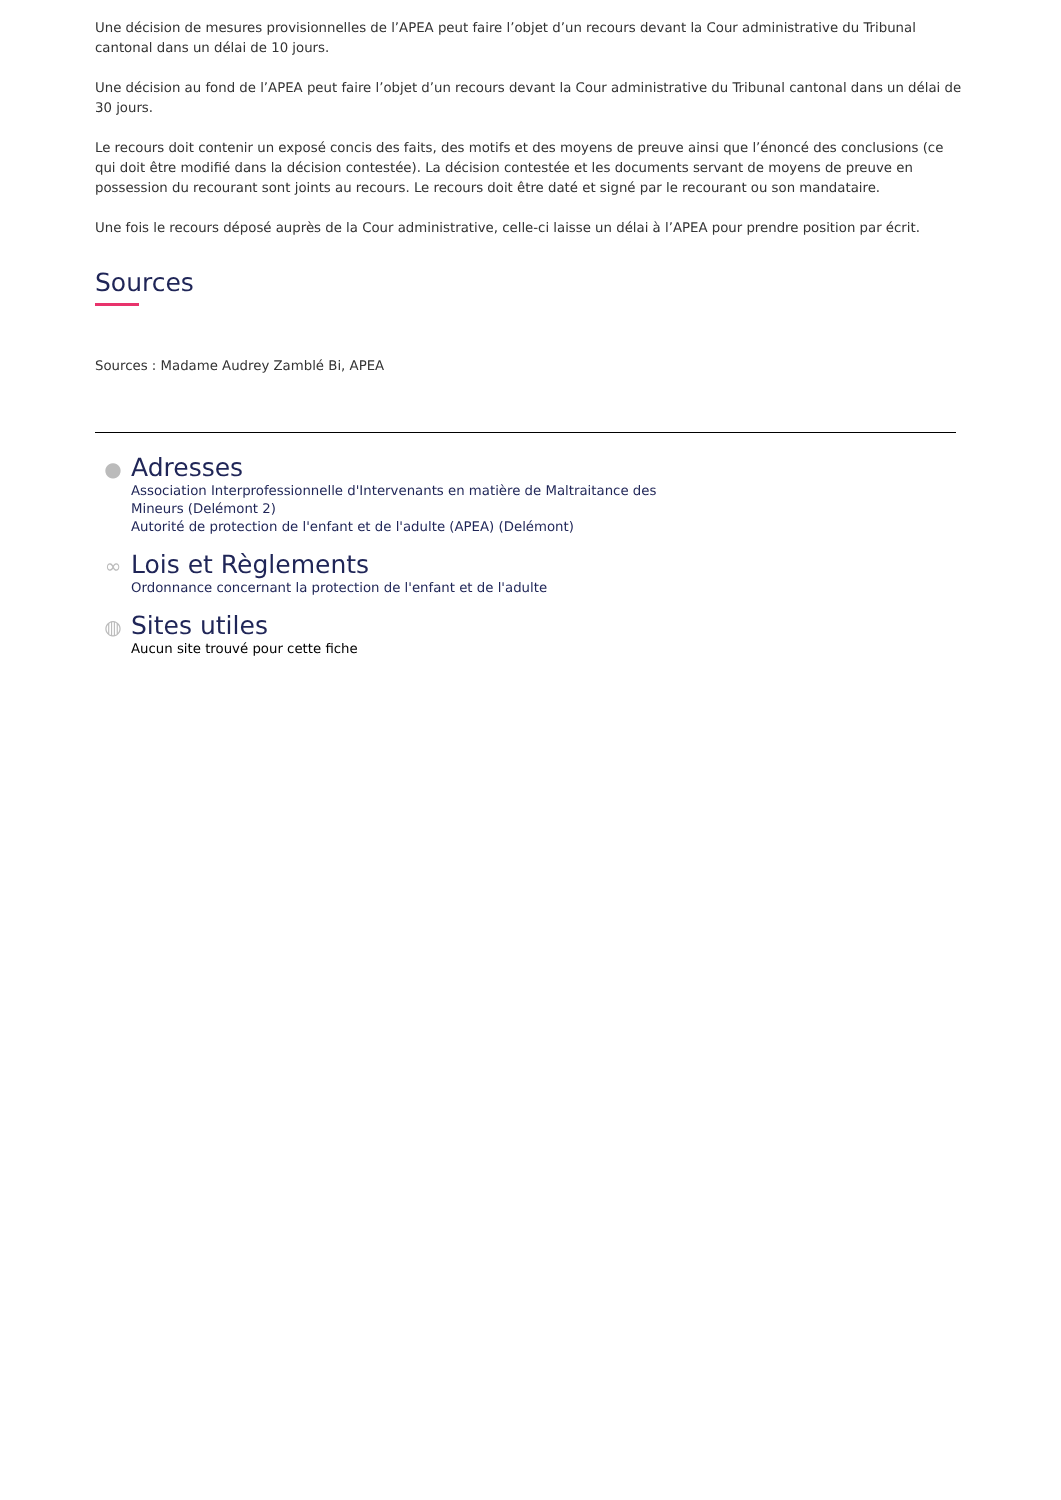Une décision de mesures provisionnelles de l’APEA peut faire l’objet d’un recours devant la Cour administrative du Tribunal cantonal dans un délai de 10 jours.
Une décision au fond de l’APEA peut faire l’objet d’un recours devant la Cour administrative du Tribunal cantonal dans un délai de 30 jours.
Le recours doit contenir un exposé concis des faits, des motifs et des moyens de preuve ainsi que l’énoncé des conclusions (ce qui doit être modifié dans la décision contestée). La décision contestée et les documents servant de moyens de preuve en possession du recourant sont joints au recours. Le recours doit être daté et signé par le recourant ou son mandataire.
Une fois le recours déposé auprès de la Cour administrative, celle-ci laisse un délai à l’APEA pour prendre position par écrit.
Sources
Sources : Madame Audrey Zamblé Bi, APEA
●
Adresses
Association Interprofessionnelle d'Intervenants en matière de Maltraitance des
Mineurs (Delémont 2)
Autorité de protection de l'enfant et de l'adulte (APEA) (Delémont)
∞
Lois et Règlements
Ordonnance concernant la protection de l'enfant et de l'adulte
◍
Sites utiles
Aucun site trouvé pour cette fiche